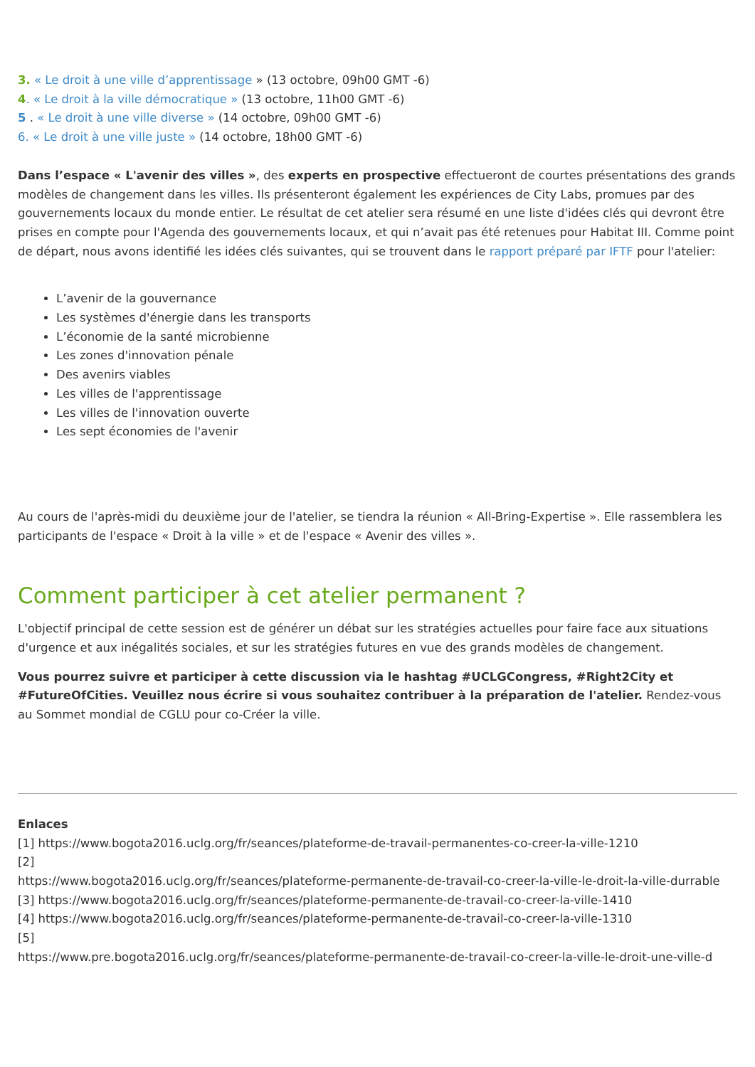3. « Le droit à une ville d’apprentissage » (13 octobre, 09h00 GMT -6)
4. « Le droit à la ville démocratique » (13 octobre, 11h00 GMT -6)
5 . « Le droit à une ville diverse » (14 octobre, 09h00 GMT -6)
6. « Le droit à une ville juste » (14 octobre, 18h00 GMT -6)
Dans l’espace « L'avenir des villes », des experts en prospective effectueront de courtes présentations des grands modèles de changement dans les villes. Ils présenteront également les expériences de City Labs, promues par des gouvernements locaux du monde entier. Le résultat de cet atelier sera résumé en une liste d'idées clés qui devront être prises en compte pour l'Agenda des gouvernements locaux, et qui n’avait pas été retenues pour Habitat III. Comme point de départ, nous avons identifié les idées clés suivantes, qui se trouvent dans le rapport préparé par IFTF pour l'atelier:
L’avenir de la gouvernance
Les systèmes d'énergie dans les transports
L’économie de la santé microbienne
Les zones d'innovation pénale
Des avenirs viables
Les villes de l'apprentissage
Les villes de l'innovation ouverte
Les sept économies de l'avenir
Au cours de l'après-midi du deuxième jour de l'atelier, se tiendra la réunion « All-Bring-Expertise ». Elle rassemblera les participants de l'espace « Droit à la ville » et de l'espace « Avenir des villes ».
Comment participer à cet atelier permanent ?
L'objectif principal de cette session est de générer un débat sur les stratégies actuelles pour faire face aux situations d'urgence et aux inégalités sociales, et sur les stratégies futures en vue des grands modèles de changement.
Vous pourrez suivre et participer à cette discussion via le hashtag #UCLGCongress, #Right2City et #FutureOfCities. Veuillez nous écrire si vous souhaitez contribuer à la préparation de l'atelier. Rendez-vous au Sommet mondial de CGLU pour co-Créer la ville.
Enlaces
[1] https://www.bogota2016.uclg.org/fr/seances/plateforme-de-travail-permanentes-co-creer-la-ville-1210
[2]
https://www.bogota2016.uclg.org/fr/seances/plateforme-permanente-de-travail-co-creer-la-ville-le-droit-la-ville-durrable
[3] https://www.bogota2016.uclg.org/fr/seances/plateforme-permanente-de-travail-co-creer-la-ville-1410
[4] https://www.bogota2016.uclg.org/fr/seances/plateforme-permanente-de-travail-co-creer-la-ville-1310
[5]
https://www.pre.bogota2016.uclg.org/fr/seances/plateforme-permanente-de-travail-co-creer-la-ville-le-droit-une-ville-d